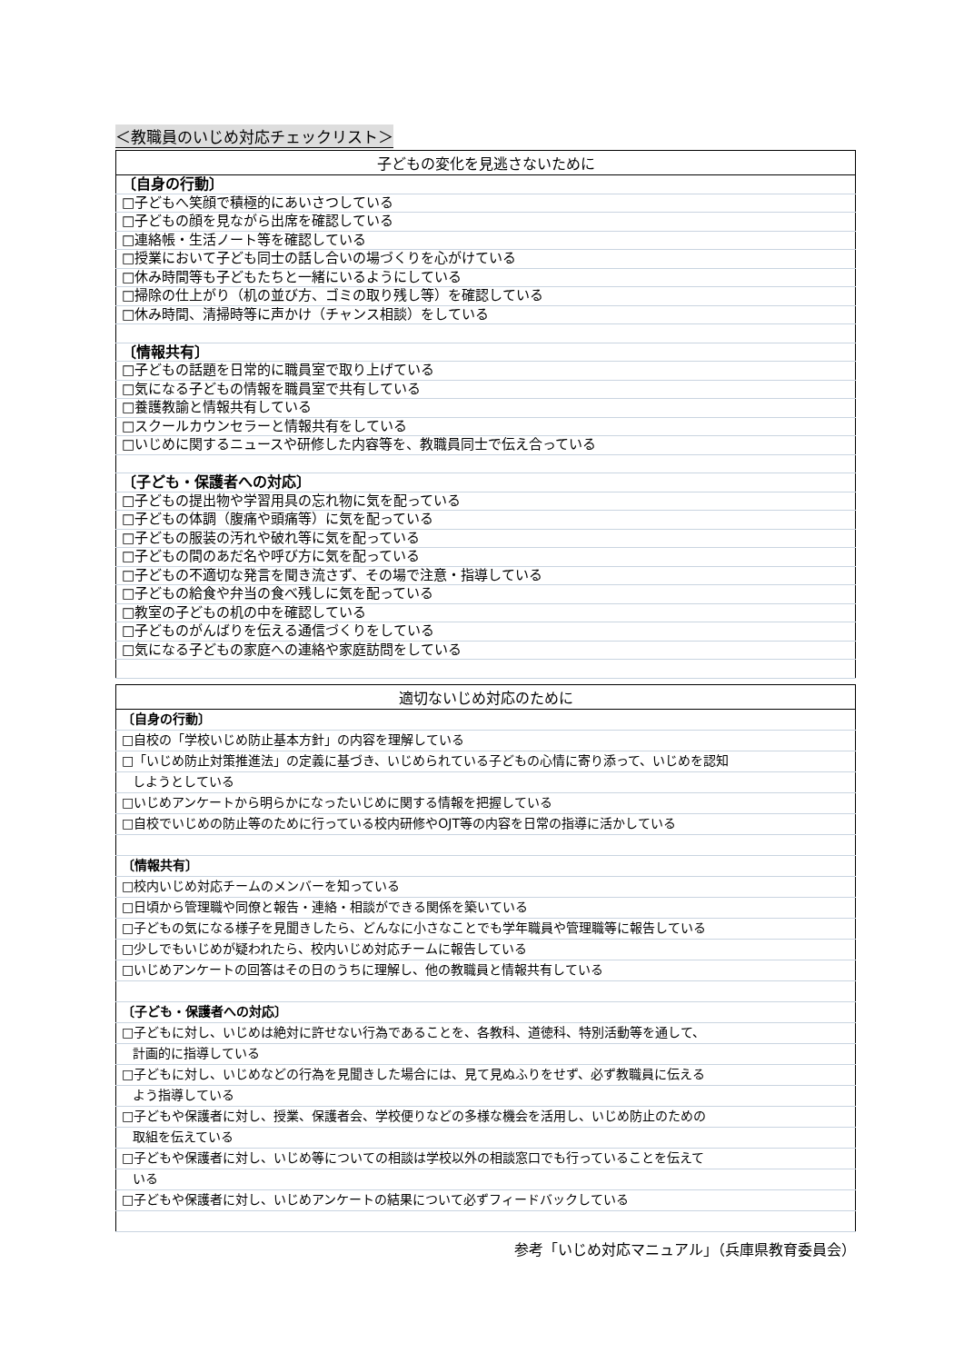＜教職員のいじめ対応チェックリスト＞
| 子どもの変化を見逃さないために |
| --- |
| 〔自身の行動〕 |
| □子どもへ笑顔で積極的にあいさつしている |
| □子どもの顔を見ながら出席を確認している |
| □連絡帳・生活ノート等を確認している |
| □授業において子ども同士の話し合いの場づくりを心がけている |
| □休み時間等も子どもたちと一緒にいるようにしている |
| □掃除の仕上がり（机の並び方、ゴミの取り残し等）を確認している |
| □休み時間、清掃時等に声かけ（チャンス相談）をしている |
| 〔情報共有〕 |
| □子どもの話題を日常的に職員室で取り上げている |
| □気になる子どもの情報を職員室で共有している |
| □養護教諭と情報共有している |
| □スクールカウンセラーと情報共有をしている |
| □いじめに関するニュースや研修した内容等を、教職員同士で伝え合っている |
| 〔子ども・保護者への対応〕 |
| □子どもの提出物や学習用具の忘れ物に気を配っている |
| □子どもの体調（腹痛や頭痛等）に気を配っている |
| □子どもの服装の汚れや破れ等に気を配っている |
| □子どもの間のあだ名や呼び方に気を配っている |
| □子どもの不適切な発言を聞き流さず、その場で注意・指導している |
| □子どもの給食や弁当の食べ残しに気を配っている |
| □教室の子どもの机の中を確認している |
| □子どものがんばりを伝える通信づくりをしている |
| □気になる子どもの家庭への連絡や家庭訪問をしている |
| 適切ないじめ対応のために |
| --- |
| 〔自身の行動〕 |
| □自校の「学校いじめ防止基本方針」の内容を理解している |
| □「いじめ防止対策推進法」の定義に基づき、いじめられている子どもの心情に寄り添って、いじめを認知 |
| しようとしている |
| □いじめアンケートから明らかになったいじめに関する情報を把握している |
| □自校でいじめの防止等のために行っている校内研修やOJT等の内容を日常の指導に活かしている |
| 〔情報共有〕 |
| □校内いじめ対応チームのメンバーを知っている |
| □日頃から管理職や同僚と報告・連絡・相談ができる関係を築いている |
| □子どもの気になる様子を見聞きしたら、どんなに小さなことでも学年職員や管理職等に報告している |
| □少しでもいじめが疑われたら、校内いじめ対応チームに報告している |
| □いじめアンケートの回答はその日のうちに理解し、他の教職員と情報共有している |
| 〔子ども・保護者への対応〕 |
| □子どもに対し、いじめは絶対に許せない行為であることを、各教科、道徳科、特別活動等を通して、 |
| 計画的に指導している |
| □子どもに対し、いじめなどの行為を見聞きした場合には、見て見ぬふりをせず、必ず教職員に伝える |
| よう指導している |
| □子どもや保護者に対し、授業、保護者会、学校便りなどの多様な機会を活用し、いじめ防止のための |
| 取組を伝えている |
| □子どもや保護者に対し、いじめ等についての相談は学校以外の相談窓口でも行っていることを伝えて |
| いる |
| □子どもや保護者に対し、いじめアンケートの結果について必ずフィードバックしている |
参考「いじめ対応マニュアル」（兵庫県教育委員会）